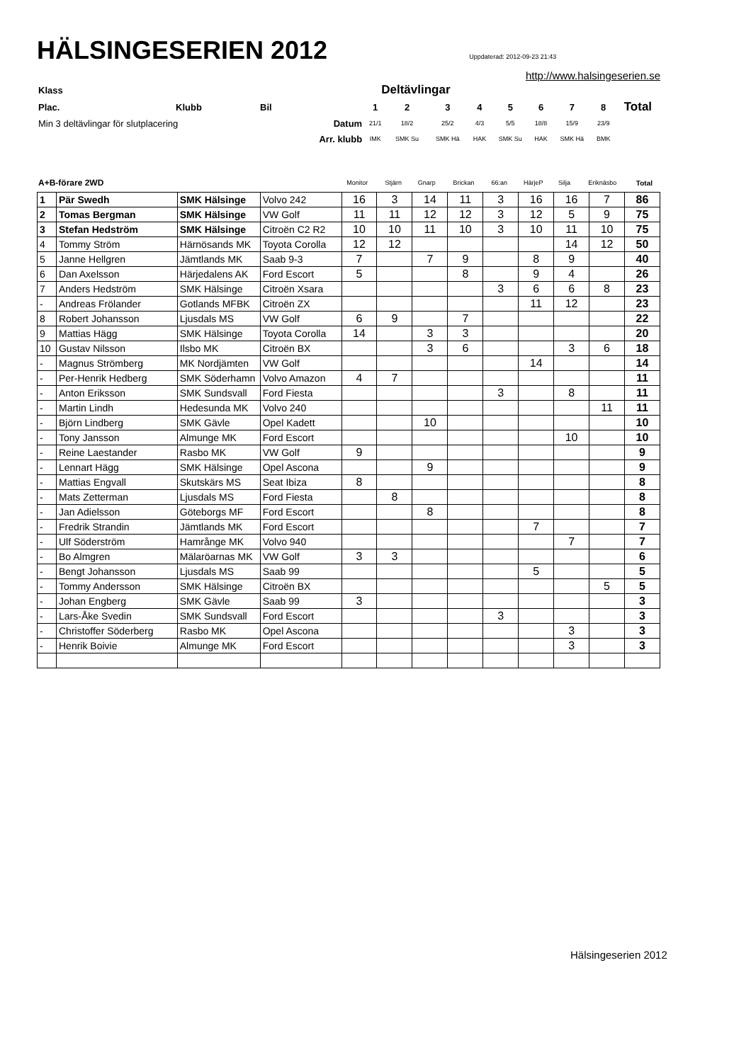HÄLSINGESERIEN 2012
Uppdaterad: 2012-09-23 21:43
http://www.halsingeserien.se
| Klass | | | | Deltävlingar | | | | | | | | |
| Plac. | Klubb | Bil | | 1 | 2 | 3 | 4 | 5 | 6 | 7 | 8 | Total |
| Min 3 deltävlingar för slutplacering | | | Datum | 21/1 | 18/2 | 25/2 | 4/3 | 5/5 | 18/8 | 15/9 | 23/9 | |
| | | | Arr. klubb | IMK | SMK Su | SMK Hä | HAK | SMK Su | HAK | SMK Hä | BMK | |
| A+B-förare 2WD | Monitor | Stjärn | Gnarp | Brickan | 66:an | HärjeP | Silja | Eriknäsbo | Total |
| 1 | Pär Swedh | SMK Hälsinge | Volvo 242 | 16 | 3 | 14 | 11 | 3 | 16 | 16 | 7 | 86 |
| 2 | Tomas Bergman | SMK Hälsinge | VW Golf | 11 | 11 | 12 | 12 | 3 | 12 | 5 | 9 | 75 |
| 3 | Stefan Hedström | SMK Hälsinge | Citroën C2 R2 | 10 | 10 | 11 | 10 | 3 | 10 | 11 | 10 | 75 |
| 4 | Tommy Ström | Härnösands MK | Toyota Corolla | 12 | 12 | | | | | 14 | 12 | 50 |
| 5 | Janne Hellgren | Jämtlands MK | Saab 9-3 | 7 | | 7 | 9 | | 8 | 9 | | 40 |
| 6 | Dan Axelsson | Härjedalens AK | Ford Escort | 5 | | | 8 | | 9 | 4 | | 26 |
| 7 | Anders Hedström | SMK Hälsinge | Citroën Xsara | | | | | 3 | 6 | 6 | 8 | 23 |
| - | Andreas Frölander | Gotlands MFBK | Citroën ZX | | | | | | 11 | 12 | | 23 |
| 8 | Robert Johansson | Ljusdals MS | VW Golf | 6 | 9 | | 7 | | | | | 22 |
| 9 | Mattias Hägg | SMK Hälsinge | Toyota Corolla | 14 | | 3 | 3 | | | | | 20 |
| 10 | Gustav Nilsson | Ilsbo MK | Citroën BX | | | 3 | 6 | | | 3 | 6 | 18 |
| - | Magnus Strömberg | MK Nordjämten | VW Golf | | | | | | 14 | | | 14 |
| - | Per-Henrik Hedberg | SMK Söderhamn | Volvo Amazon | 4 | 7 | | | | | | | 11 |
| - | Anton Eriksson | SMK Sundsvall | Ford Fiesta | | | | | 3 | | 8 | | 11 |
| - | Martin Lindh | Hedesunda MK | Volvo 240 | | | | | | | | 11 | 11 |
| - | Björn Lindberg | SMK Gävle | Opel Kadett | | | 10 | | | | | | 10 |
| - | Tony Jansson | Almunge MK | Ford Escort | | | | | | | 10 | | 10 |
| - | Reine Laestander | Rasbo MK | VW Golf | 9 | | | | | | | | 9 |
| - | Lennart Hägg | SMK Hälsinge | Opel Ascona | | | 9 | | | | | | 9 |
| - | Mattias Engvall | Skutskärs MS | Seat Ibiza | 8 | | | | | | | | 8 |
| - | Mats Zetterman | Ljusdals MS | Ford Fiesta | | 8 | | | | | | | 8 |
| - | Jan Adielsson | Göteborgs MF | Ford Escort | | | 8 | | | | | | 8 |
| - | Fredrik Strandin | Jämtlands MK | Ford Escort | | | | | | 7 | | | 7 |
| - | Ulf Söderström | Hamrånge MK | Volvo 940 | | | | | | | 7 | | 7 |
| - | Bo Almgren | Mälaröarnas MK | VW Golf | 3 | 3 | | | | | | | 6 |
| - | Bengt Johansson | Ljusdals MS | Saab 99 | | | | | | 5 | | | 5 |
| - | Tommy Andersson | SMK Hälsinge | Citroën BX | | | | | | | | 5 | 5 |
| - | Johan Engberg | SMK Gävle | Saab 99 | 3 | | | | | | | | 3 |
| - | Lars-Åke Svedin | SMK Sundsvall | Ford Escort | | | | | 3 | | | | 3 |
| - | Christoffer Söderberg | Rasbo MK | Opel Ascona | | | | | | | 3 | | 3 |
| - | Henrik Boivie | Almunge MK | Ford Escort | | | | | | | 3 | | 3 |
Hälsingeserien 2012